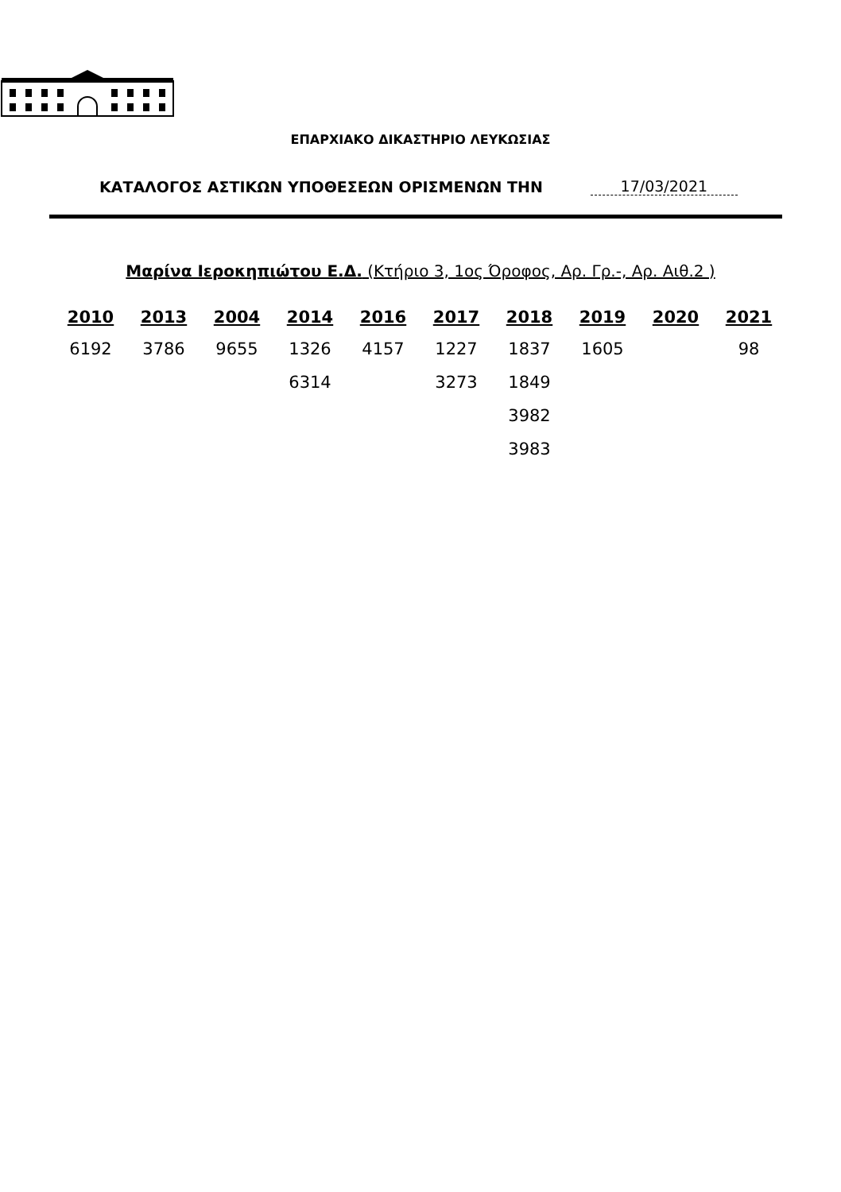ΕΠΑΡΧΙΑΚΟ ΔΙΚΑΣΤΗΡΙΟ ΛΕΥΚΩΣΙΑΣ
ΚΑΤΑΛΟΓΟΣ ΑΣΤΙΚΩΝ ΥΠΟΘΕΣΕΩΝ ΟΡΙΣΜΕΝΩΝ ΤΗΝ 17/03/2021
Μαρίνα Ιεροκηπιώτου Ε.Δ. (Κτήριο 3, 1ος Όροφος, Αρ. Γρ.-, Αρ. Αιθ.2 )
| 2010 | 2013 | 2004 | 2014 | 2016 | 2017 | 2018 | 2019 | 2020 | 2021 |
| --- | --- | --- | --- | --- | --- | --- | --- | --- | --- |
| 6192 | 3786 | 9655 | 1326 | 4157 | 1227 | 1837 | 1605 | | 98 |
| | | | 6314 | | 3273 | 1849 | | | |
| | | | | | | 3982 | | | |
| | | | | | | 3983 | | | |